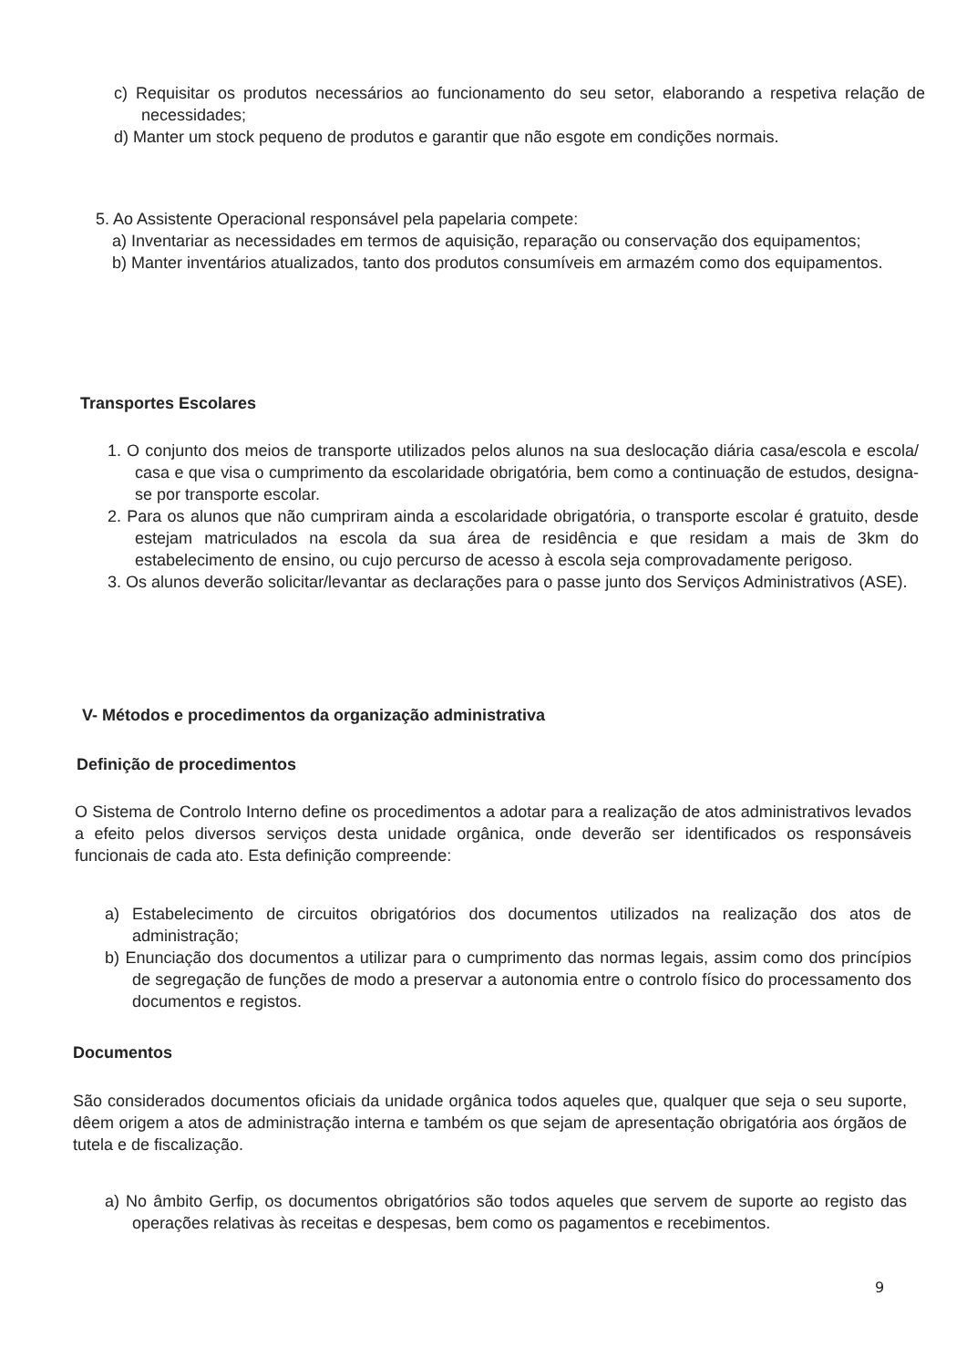c) Requisitar os produtos necessários ao funcionamento do seu setor, elaborando a respetiva relação de necessidades;
d) Manter um stock pequeno de produtos e garantir que não esgote em condições normais.
5. Ao Assistente Operacional responsável pela papelaria compete:
a) Inventariar as necessidades em termos de aquisição, reparação ou conservação dos equipamentos;
b) Manter inventários atualizados, tanto dos produtos consumíveis em armazém como dos equipamentos.
Transportes Escolares
1. O conjunto dos meios de transporte utilizados pelos alunos na sua deslocação diária casa/escola e escola/ casa e que visa o cumprimento da escolaridade obrigatória, bem como a continuação de estudos, designa-se por transporte escolar.
2. Para os alunos que não cumpriram ainda a escolaridade obrigatória, o transporte escolar é gratuito, desde estejam matriculados na escola da sua área de residência e que residam a mais de 3km do estabelecimento de ensino, ou cujo percurso de acesso à escola seja comprovadamente perigoso.
3. Os alunos deverão solicitar/levantar as declarações para o passe junto dos Serviços Administrativos (ASE).
V- Métodos e procedimentos da organização administrativa
Definição de procedimentos
O Sistema de Controlo Interno define os procedimentos a adotar para a realização de atos administrativos levados a efeito pelos diversos serviços desta unidade orgânica, onde deverão ser identificados os responsáveis funcionais de cada ato. Esta definição compreende:
a) Estabelecimento de circuitos obrigatórios dos documentos utilizados na realização dos atos de administração;
b) Enunciação dos documentos a utilizar para o cumprimento das normas legais, assim como dos princípios de segregação de funções de modo a preservar a autonomia entre o controlo físico do processamento dos documentos e registos.
Documentos
São considerados documentos oficiais da unidade orgânica todos aqueles que, qualquer que seja o seu suporte, dêem origem a atos de administração interna e também os que sejam de apresentação obrigatória aos órgãos de tutela e de fiscalização.
a) No âmbito Gerfip, os documentos obrigatórios são todos aqueles que servem de suporte ao registo das operações relativas às receitas e despesas, bem como os pagamentos e recebimentos.
9